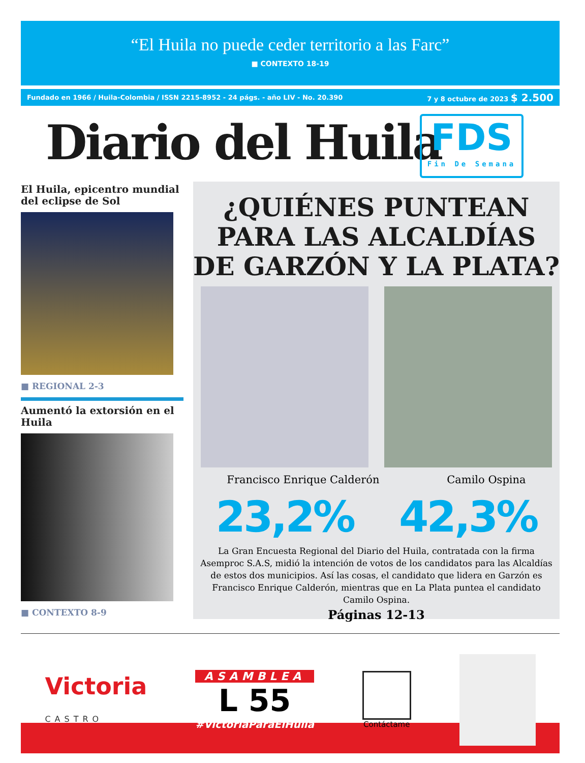“El Huila no puede ceder territorio a las Farc”
■ CONTEXTO 18-19
Fundado en 1966 / Huila-Colombia / ISSN 2215-8952 - 24 págs. - año LIV - No. 20.390 7 y 8 octubre de 2023 $ 2.500
Diario del Huila
FDS
Fin De Semana
El Huila, epicentro mundial del eclipse de Sol
■ REGIONAL 2-3
Aumentó la extorsión en el Huila
■ CONTEXTO 8-9
¿QUIÉNES PUNTEAN PARA LAS ALCALDÍAS DE GARZÓN Y LA PLATA?
Francisco Enrique Calderón Camilo Ospina
23,2% 42,3%
La Gran Encuesta Regional del Diario del Huila, contratada con la firma Asemproc S.A.S, midió la intención de votos de los candidatos para las Alcaldías de estos dos municipios. Así las cosas, el candidato que lidera en Garzón es Francisco Enrique Calderón, mientras que en La Plata puntea el candidato Camilo Ospina.
Páginas 12-13
Victoria
CASTRO
ASAMBLEA
L 55
#VictoriaParaElHuila
Contáctame